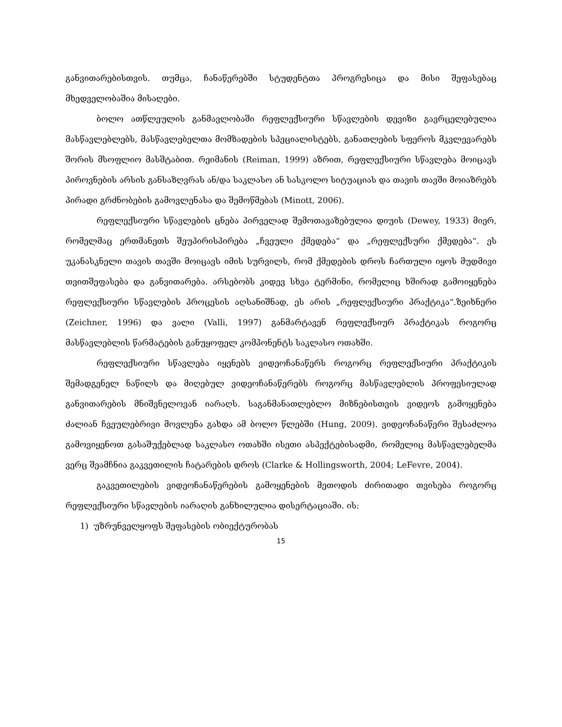განვითარებისთვის. თუმცა, ჩანაწერებში სტუდენტთა პროგრესიცა და მისი შეფასებაც მხედველობაშია მისაღები.
ბოლო ათწლეულის განმავლობაში რეფლექსიური სწავლების დევიზი გავრცელებულია მასწავლებლებს, მასწავლებელთა მომზადების სპეციალისტებს, განათლების სფეროს მკვლევარებს შორის მსოფლიო მასშტაბით. რეიმანის (Reiman, 1999) აზრით, რეფლექსიური სწავლება მოიცავს პიროვნების არსის განსაზღვრას ან/და საკლასო ან სასკოლო სიტუაციას და თავის თავში მოიაზრებს პირადი გრძნობების გამოვლენასა და შემოწმებას (Minott, 2006).
რეფლექსიური სწავლების ცნება პირველად შემოთავაზებულია დიუის (Dewey, 1933) მიერ, რომელმაც ერთმანეთს შეუპირისპირება „ჩვეული ქმედება“ და „რეფლექსური ქმედება“. ეს უკანასკნელი თავის თავში მოიცავს იმის სურვილს, რომ ქმედების დროს ჩართული იყოს მუდმივი თვითშეფასება და განვითარება. არსებობს კიდევ სხვა ტერმინი, რომელიც ხშირად გამოიყენება რეფლექსიური სწავლების პროცესის აღსანიშნად, ეს არის „რეფლექსიური პრაქტიკა“.ზეიხნერი (Zeichner, 1996) და ვალი (Valli, 1997) განმარტავენ რეფლექსიურ პრაქტიკას როგორც მასწავლებლის წარმატების განუყოფელ კომპონენტს საკლასო ოთახში.
რეფლექსიური სწავლება იყენებს ვიდეოჩანაწერს როგორც რეფლექსიური პრაქტიკის შემადგენელ ნაწილს და მიღებულ ვიდეოჩანაწერებს როგორც მასწავლებლის პროფესიულად განვითარების მნიშვნელოვან იარაღს. საგანმანათლებლო მიზნებისთვის ვიდეოს გამოყენება ძალიან ჩვეულებრივი მოვლენა გახდა ამ ბოლო წლებში (Hung, 2009). ვიდეოჩანაწერი შესაძლოა გამოვიყენოთ გასაშუქებლად საკლასო ოთახში ისეთი ასპექტებისადმი, რომელიც მასწავლებელმა ვერც შეამჩნია გაკვეთილის ჩატარების დროს (Clarke & Hollingsworth, 2004; LeFevre, 2004).
გაკვეთილების ვიდეოჩანაწერების გამოყენების მეთოდის ძირითადი თვისება როგორც რეფლექსიური სწავლების იარაღის განხილულია დისერტაციაში. ის:
1) უზრუნველყოფს შეფასების ობიექტურობას
15